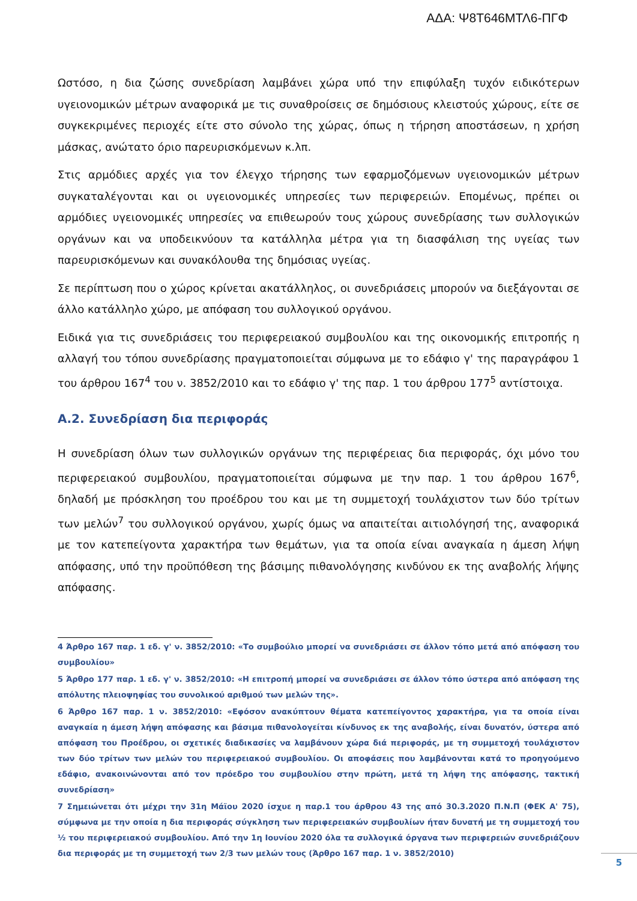ΑΔΑ: Ψ8Τ646ΜΤΛ6-ΠΓΦ
Ωστόσο, η δια ζώσης συνεδρίαση λαμβάνει χώρα υπό την επιφύλαξη τυχόν ειδικότερων υγειονομικών μέτρων αναφορικά με τις συναθροίσεις σε δημόσιους κλειστούς χώρους, είτε σε συγκεκριμένες περιοχές είτε στο σύνολο της χώρας, όπως η τήρηση αποστάσεων, η χρήση μάσκας, ανώτατο όριο παρευρισκόμενων κ.λπ.
Στις αρμόδιες αρχές για τον έλεγχο τήρησης των εφαρμοζόμενων υγειονομικών μέτρων συγκαταλέγονται και οι υγειονομικές υπηρεσίες των περιφερειών. Επομένως, πρέπει οι αρμόδιες υγειονομικές υπηρεσίες να επιθεωρούν τους χώρους συνεδρίασης των συλλογικών οργάνων και να υποδεικνύουν τα κατάλληλα μέτρα για τη διασφάλιση της υγείας των παρευρισκόμενων και συνακόλουθα της δημόσιας υγείας.
Σε περίπτωση που ο χώρος κρίνεται ακατάλληλος, οι συνεδριάσεις μπορούν να διεξάγονται σε άλλο κατάλληλο χώρο, με απόφαση του συλλογικού οργάνου.
Ειδικά για τις συνεδριάσεις του περιφερειακού συμβουλίου και της οικονομικής επιτροπής η αλλαγή του τόπου συνεδρίασης πραγματοποιείται σύμφωνα με το εδάφιο γ' της παραγράφου 1 του άρθρου 167<sup>4</sup> του ν. 3852/2010 και το εδάφιο γ' της παρ. 1 του άρθρου 177<sup>5</sup> αντίστοιχα.
Α.2. Συνεδρίαση δια περιφοράς
Η συνεδρίαση όλων των συλλογικών οργάνων της περιφέρειας δια περιφοράς, όχι μόνο του περιφερειακού συμβουλίου, πραγματοποιείται σύμφωνα με την παρ. 1 του άρθρου 167<sup>6</sup>, δηλαδή με πρόσκληση του προέδρου του και με τη συμμετοχή τουλάχιστον των δύο τρίτων των μελών<sup>7</sup> του συλλογικού οργάνου, χωρίς όμως να απαιτείται αιτιολόγησή της, αναφορικά με τον κατεπείγοντα χαρακτήρα των θεμάτων, για τα οποία είναι αναγκαία η άμεση λήψη απόφασης, υπό την προϋπόθεση της βάσιμης πιθανολόγησης κινδύνου εκ της αναβολής λήψης απόφασης.
4 Άρθρο 167 παρ. 1 εδ. γ' ν. 3852/2010: «Το συμβούλιο μπορεί να συνεδριάσει σε άλλον τόπο μετά από απόφαση του συμβουλίου»
5 Άρθρο 177 παρ. 1 εδ. γ' ν. 3852/2010: «Η επιτροπή μπορεί να συνεδριάσει σε άλλον τόπο ύστερα από απόφαση της απόλυτης πλειοψηφίας του συνολικού αριθμού των μελών της».
6 Άρθρο 167 παρ. 1 ν. 3852/2010: «Εφόσον ανακύπτουν θέματα κατεπείγοντος χαρακτήρα, για τα οποία είναι αναγκαία η άμεση λήψη απόφασης και βάσιμα πιθανολογείται κίνδυνος εκ της αναβολής, είναι δυνατόν, ύστερα από απόφαση του Προέδρου, οι σχετικές διαδικασίες να λαμβάνουν χώρα διά περιφοράς, με τη συμμετοχή τουλάχιστον των δύο τρίτων των μελών του περιφερειακού συμβουλίου. Οι αποφάσεις που λαμβάνονται κατά το προηγούμενο εδάφιο, ανακοινώνονται από τον πρόεδρο του συμβουλίου στην πρώτη, μετά τη λήψη της απόφασης, τακτική συνεδρίαση»
7 Σημειώνεται ότι μέχρι την 31η Μάϊου 2020 ίσχυε η παρ.1 του άρθρου 43 της από 30.3.2020 Π.Ν.Π (ΦΕΚ Α' 75), σύμφωνα με την οποία η δια περιφοράς σύγκληση των περιφερειακών συμβουλίων ήταν δυνατή με τη συμμετοχή του ½ του περιφερειακού συμβουλίου. Από την 1η Ιουνίου 2020 όλα τα συλλογικά όργανα των περιφερειών συνεδριάζουν δια περιφοράς με τη συμμετοχή των 2/3 των μελών τους (Άρθρο 167 παρ. 1 ν. 3852/2010)
5